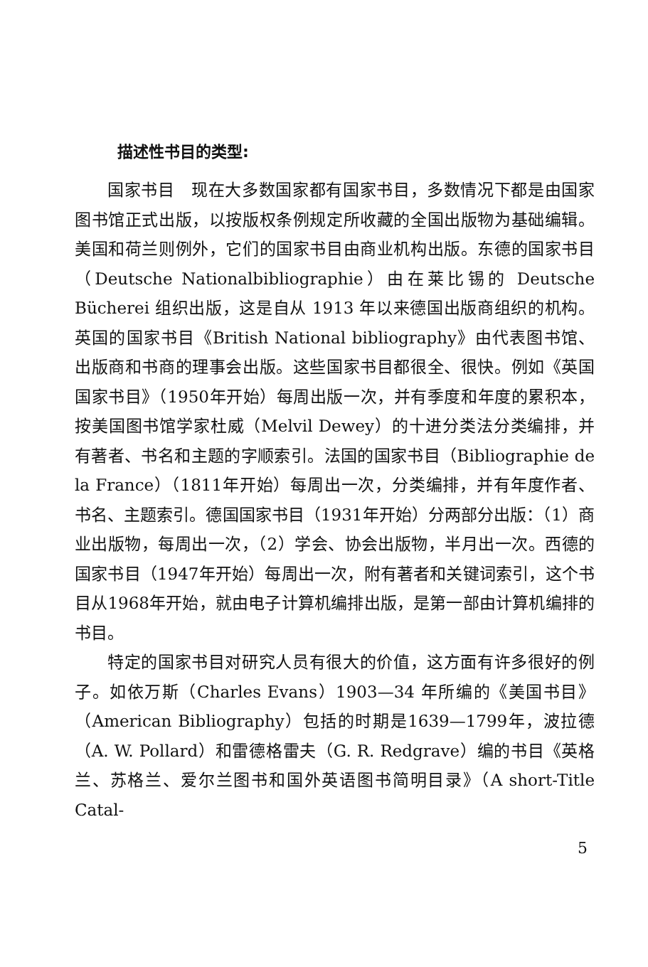描述性书目的类型:
国家书目　现在大多数国家都有国家书目，多数情况下都是由国家图书馆正式出版，以按版权条例规定所收藏的全国出版物为基础编辑。美国和荷兰则例外，它们的国家书目由商业机构出版。东德的国家书目（Deutsche Nationalbibliographie）由在莱比锡的 Deutsche Bücherei 组织出版，这是自从 1913 年以来德国出版商组织的机构。英国的国家书目《British National bibliography》由代表图书馆、出版商和书商的理事会出版。这些国家书目都很全、很快。例如《英国国家书目》（1950年开始）每周出版一次，并有季度和年度的累积本，按美国图书馆学家杜威（Melvil Dewey）的十进分类法分类编排，并有著者、书名和主题的字顺索引。法国的国家书目（Bibliographie de la France）（1811年开始）每周出一次，分类编排，并有年度作者、书名、主题索引。德国国家书目（1931年开始）分两部分出版：（1）商业出版物，每周出一次，（2）学会、协会出版物，半月出一次。西德的国家书目（1947年开始）每周出一次，附有著者和关键词索引，这个书目从1968年开始，就由电子计算机编排出版，是第一部由计算机编排的书目。
特定的国家书目对研究人员有很大的价值，这方面有许多很好的例子。如依万斯（Charles Evans）1903—34 年所编的《美国书目》（American Bibliography）包括的时期是1639—1799年，波拉德（A. W. Pollard）和雷德格雷夫（G. R. Redgrave）编的书目《英格兰、苏格兰、爱尔兰图书和国外英语图书简明目录》（A short-Title Catal-
5